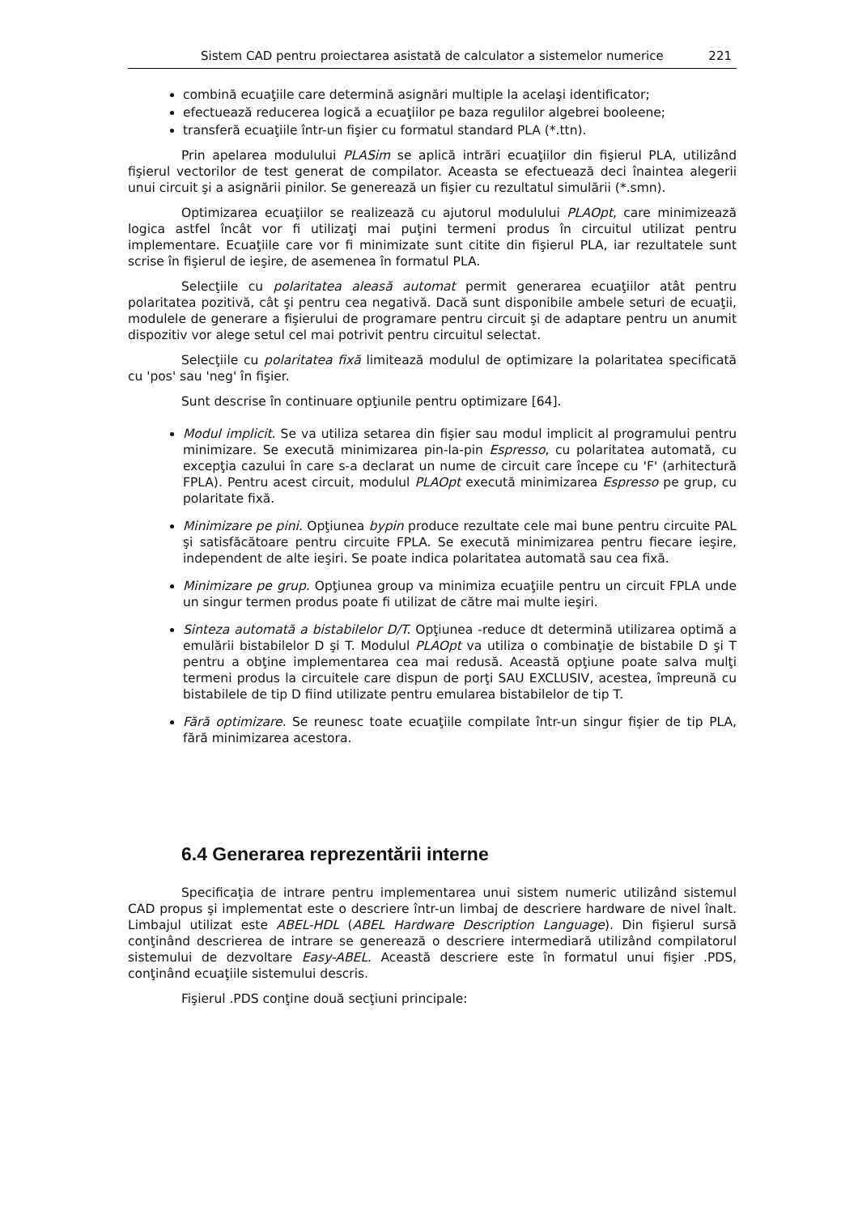Sistem CAD pentru proiectarea asistată de calculator a sistemelor numerice 221
combină ecuaţiile care determină asignări multiple la acelaşi identificator;
efectuează reducerea logică a ecuaţiilor pe baza regulilor algebrei booleene;
transferă ecuaţiile într-un fişier cu formatul standard PLA (*.ttn).
Prin apelarea modulului PLASim se aplică intrări ecuaţiilor din fişierul PLA, utilizând fişierul vectorilor de test generat de compilator. Aceasta se efectuează deci înaintea alegerii unui circuit şi a asignării pinilor. Se generează un fişier cu rezultatul simulării (*.smn).
Optimizarea ecuaţiilor se realizează cu ajutorul modulului PLAOpt, care minimizează logica astfel încât vor fi utilizaţi mai puţini termeni produs în circuitul utilizat pentru implementare. Ecuaţiile care vor fi minimizate sunt citite din fişierul PLA, iar rezultatele sunt scrise în fişierul de ieşire, de asemenea în formatul PLA.
Selecţiile cu polaritatea aleasă automat permit generarea ecuaţiilor atât pentru polaritatea pozitivă, cât şi pentru cea negativă. Dacă sunt disponibile ambele seturi de ecuaţii, modulele de generare a fişierului de programare pentru circuit şi de adaptare pentru un anumit dispozitiv vor alege setul cel mai potrivit pentru circuitul selectat.
Selecţiile cu polaritatea fixă limitează modulul de optimizare la polaritatea specificată cu 'pos' sau 'neg' în fişier.
Sunt descrise în continuare opţiunile pentru optimizare [64].
Modul implicit. Se va utiliza setarea din fişier sau modul implicit al programului pentru minimizare. Se execută minimizarea pin-la-pin Espresso, cu polaritatea automată, cu excepţia cazului în care s-a declarat un nume de circuit care începe cu 'F' (arhitectură FPLA). Pentru acest circuit, modulul PLAOpt execută minimizarea Espresso pe grup, cu polaritate fixă.
Minimizare pe pini. Opţiunea bypin produce rezultate cele mai bune pentru circuite PAL şi satisfăcătoare pentru circuite FPLA. Se execută minimizarea pentru fiecare ieşire, independent de alte ieşiri. Se poate indica polaritatea automată sau cea fixă.
Minimizare pe grup. Opţiunea group va minimiza ecuaţiile pentru un circuit FPLA unde un singur termen produs poate fi utilizat de către mai multe ieşiri.
Sinteza automată a bistabilelor D/T. Opţiunea -reduce dt determină utilizarea optimă a emulării bistabilelor D şi T. Modulul PLAOpt va utiliza o combinaţie de bistabile D şi T pentru a obţine implementarea cea mai redusă. Această opţiune poate salva mulţi termeni produs la circuitele care dispun de porţi SAU EXCLUSIV, acestea, împreună cu bistabilele de tip D fiind utilizate pentru emularea bistabilelor de tip T.
Fără optimizare. Se reunesc toate ecuaţiile compilate într-un singur fişier de tip PLA, fără minimizarea acestora.
6.4 Generarea reprezentării interne
Specificaţia de intrare pentru implementarea unui sistem numeric utilizând sistemul CAD propus şi implementat este o descriere într-un limbaj de descriere hardware de nivel înalt. Limbajul utilizat este ABEL-HDL (ABEL Hardware Description Language). Din fişierul sursă conţinând descrierea de intrare se generează o descriere intermediară utilizând compilatorul sistemului de dezvoltare Easy-ABEL. Această descriere este în formatul unui fişier .PDS, conţinând ecuaţiile sistemului descris.
Fişierul .PDS conţine două secţiuni principale: